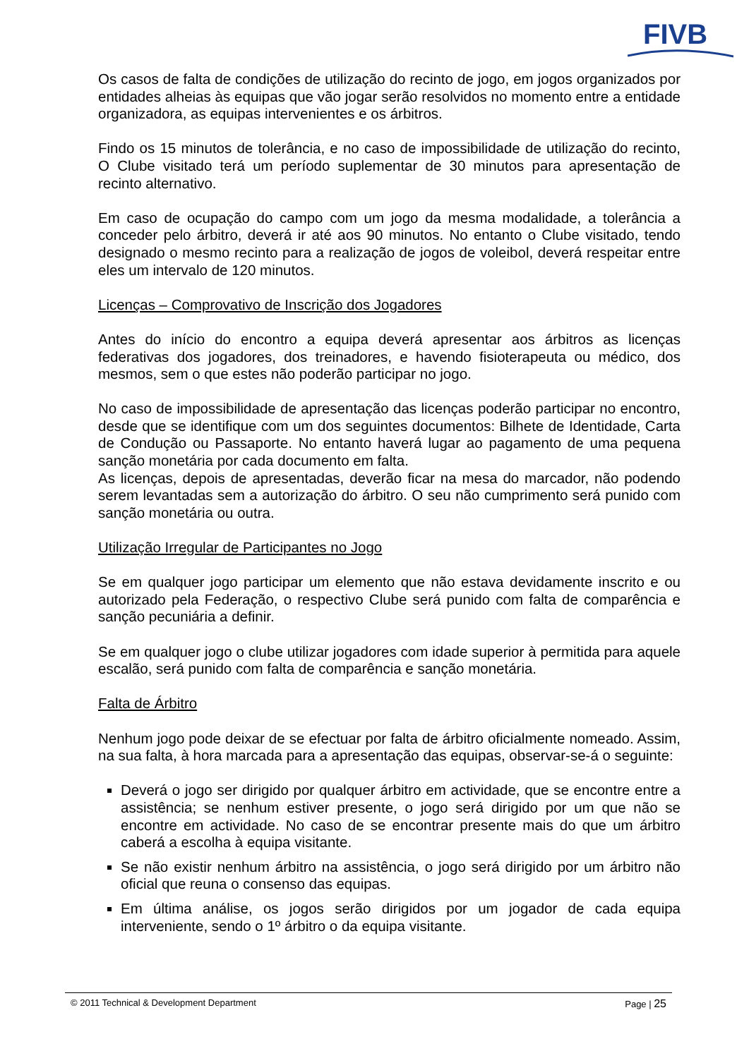FIVB
Os casos de falta de condições de utilização do recinto de jogo, em jogos organizados por entidades alheias às equipas que vão jogar serão resolvidos no momento entre a entidade organizadora, as equipas intervenientes e os árbitros.
Findo os 15 minutos de tolerância, e no caso de impossibilidade de utilização do recinto, O Clube visitado terá um período suplementar de 30 minutos para apresentação de recinto alternativo.
Em caso de ocupação do campo com um jogo da mesma modalidade, a tolerância a conceder pelo árbitro, deverá ir até aos 90 minutos. No entanto o Clube visitado, tendo designado o mesmo recinto para a realização de jogos de voleibol, deverá respeitar entre eles um intervalo de 120 minutos.
Licenças – Comprovativo de Inscrição dos Jogadores
Antes do início do encontro a equipa deverá apresentar aos árbitros as licenças federativas dos jogadores, dos treinadores, e havendo fisioterapeuta ou médico, dos mesmos, sem o que estes não poderão participar no jogo.
No caso de impossibilidade de apresentação das licenças poderão participar no encontro, desde que se identifique com um dos seguintes documentos: Bilhete de Identidade, Carta de Condução ou Passaporte. No entanto haverá lugar ao pagamento de uma pequena sanção monetária por cada documento em falta.
As licenças, depois de apresentadas, deverão ficar na mesa do marcador, não podendo serem levantadas sem a autorização do árbitro. O seu não cumprimento será punido com sanção monetária ou outra.
Utilização Irregular de Participantes no Jogo
Se em qualquer jogo participar um elemento que não estava devidamente inscrito e ou autorizado pela Federação, o respectivo Clube será punido com falta de comparência e sanção pecuniária a definir.
Se em qualquer jogo o clube utilizar jogadores com idade superior à permitida para aquele escalão, será punido com falta de comparência e sanção monetária.
Falta de Árbitro
Nenhum jogo pode deixar de se efectuar por falta de árbitro oficialmente nomeado. Assim, na sua falta, à hora marcada para a apresentação das equipas, observar-se-á o seguinte:
Deverá o jogo ser dirigido por qualquer árbitro em actividade, que se encontre entre a assistência; se nenhum estiver presente, o jogo será dirigido por um que não se encontre em actividade. No caso de se encontrar presente mais do que um árbitro caberá a escolha à equipa visitante.
Se não existir nenhum árbitro na assistência, o jogo será dirigido por um árbitro não oficial que reuna o consenso das equipas.
Em última análise, os jogos serão dirigidos por um jogador de cada equipa interveniente, sendo o 1º árbitro o da equipa visitante.
© 2011 Technical & Development Department Page | 25